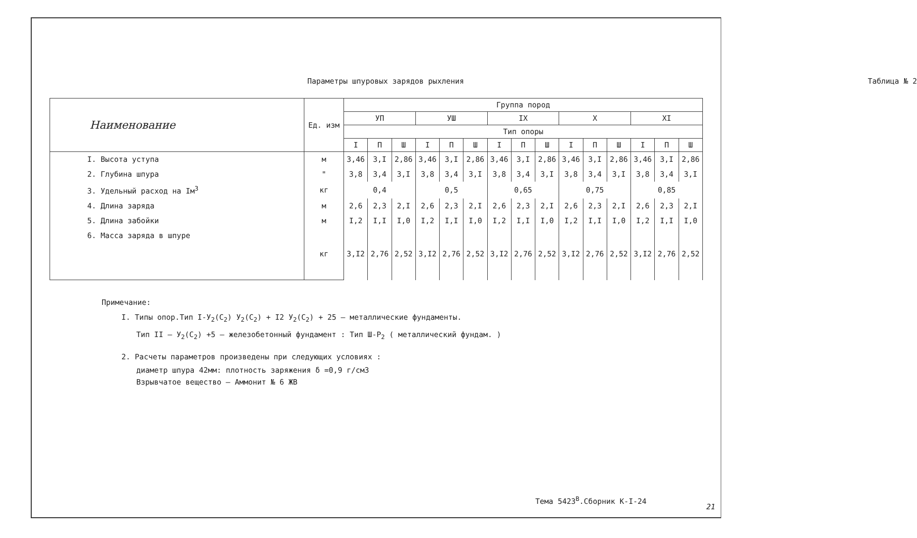Параметры шпуровых зарядов рыхления Таблица № 2
| Наименование | Ед. изм | Группа пород | | | | | | | | | | | | | | |
| --- | --- | --- | --- | --- | --- | --- | --- | --- | --- | --- | --- | --- | --- | --- | --- | --- |
| | | УП | | | УШ | | | IX | | | X | | | XI | | |
| | | Тип опоры | | | | | | | | | | | | | | |
| | | I | П | Ш | I | П | Ш | I | П | Ш | I | П | Ш | I | П | Ш |
| I. Высота уступа | м | 3,46 | 3,I | 2,86 | 3,46 | 3,I | 2,86 | 3,46 | 3,I | 2,86 | 3,46 | 3,I | 2,86 | 3,46 | 3,I | 2,86 |
| 2. Глубина шпура | " | 3,8 | 3,4 | 3,I | 3,8 | 3,4 | 3,I | 3,8 | 3,4 | 3,I | 3,8 | 3,4 | 3,I | 3,8 | 3,4 | 3,I |
| 3. Удельный расход на Iм<sup>3</sup> | кг | 0,4 | | | 0,5 | | | 0,65 | | | 0,75 | | | 0,85 | | |
| 4. Длина заряда | м | 2,6 | 2,3 | 2,I | 2,6 | 2,3 | 2,I | 2,6 | 2,3 | 2,I | 2,6 | 2,3 | 2,I | 2,6 | 2,3 | 2,I |
| 5. Длина забойки | м | I,2 | I,I | I,0 | I,2 | I,I | I,0 | I,2 | I,I | I,0 | I,2 | I,I | I,0 | I,2 | I,I | I,0 |
| 6. Масса заряда в шпуре | кг | 3,I2 | 2,76 | 2,52 | 3,I2 | 2,76 | 2,52 | 3,I2 | 2,76 | 2,52 | 3,I2 | 2,76 | 2,52 | 3,I2 | 2,76 | 2,52 |
Примечание:
I. Типы опор.Тип I-У<sub>2</sub>(С<sub>2</sub>) У<sub>2</sub>(С<sub>2</sub>) + I2 У<sub>2</sub>(С<sub>2</sub>) + 25 – металлические фундаменты.
Тип II – У<sub>2</sub>(С<sub>2</sub>) +5 – железобетонный фундамент : Тип Ш-Р<sub>2</sub> ( металлический фундам. )
2. Расчеты параметров произведены при следующих условиях :
диаметр шпура 42мм: плотность заряжения δ =0,9 г/см3
Взрывчатое вещество – Аммонит № 6 ЖВ
Тема 5423<sup>В</sup>.Сборник К-I-24
21